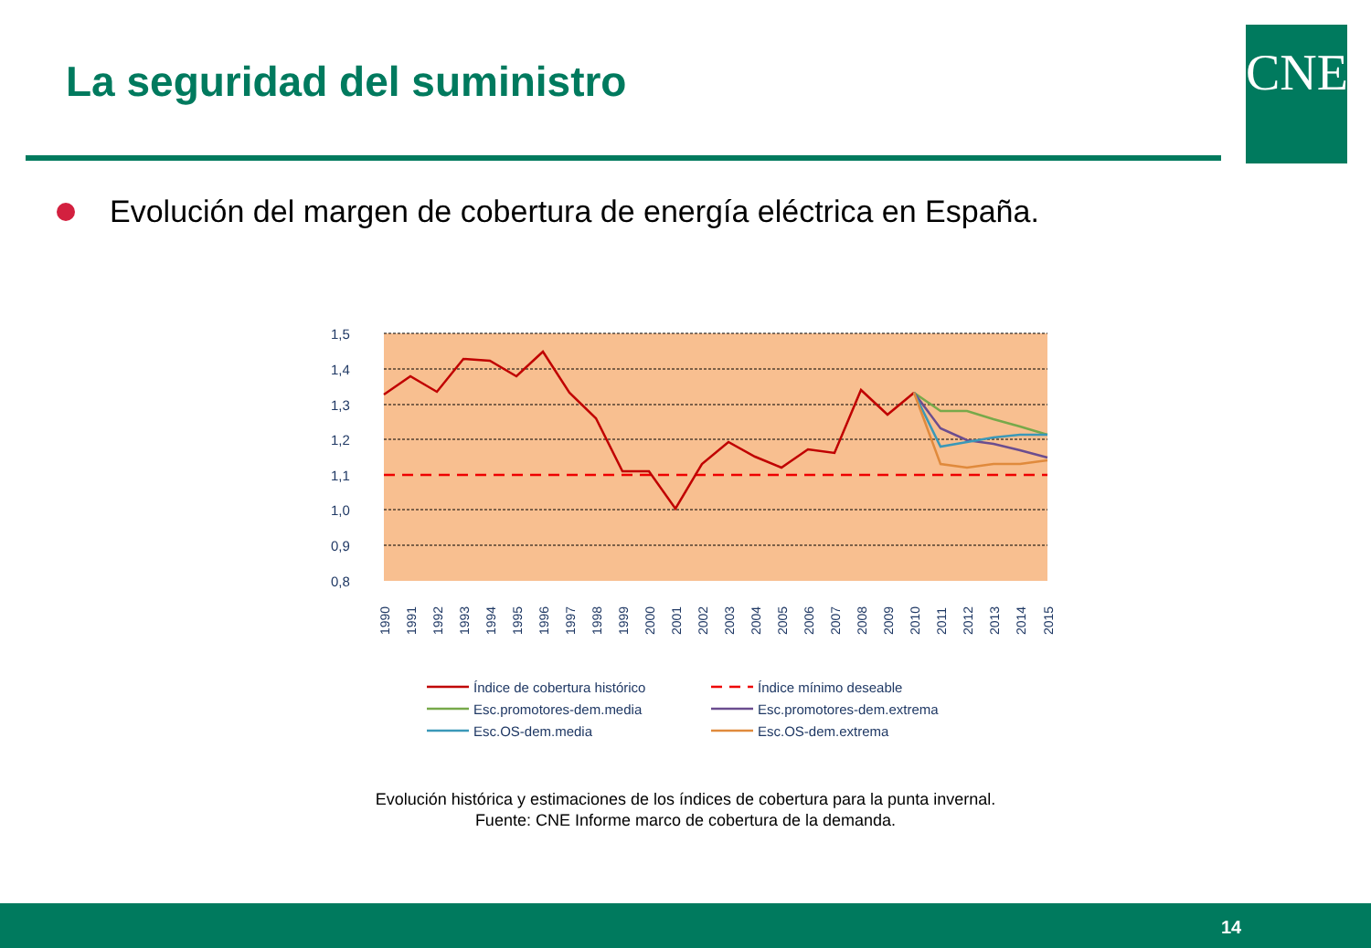La seguridad del suministro CNE
Evolución del margen de cobertura de energía eléctrica en España.
1,5
1,4
1,3
1,2
1,1
1,0
0,9
0,8
1990
1991
1992
1993
1994
1995
1996
1997
1998
1999
2000
2001
2002
2003
2004
2005
2006
2007
2008
2009
2010
2011
2012
2013
2014
2015
Índice de cobertura histórico
Índice mínimo deseable
Esc.promotores-dem.media
Esc.promotores-dem.extrema
Esc.OS-dem.media
Esc.OS-dem.extrema
Evolución histórica y estimaciones de los índices de cobertura para la punta invernal.
Fuente: CNE Informe marco de cobertura de la demanda.
14